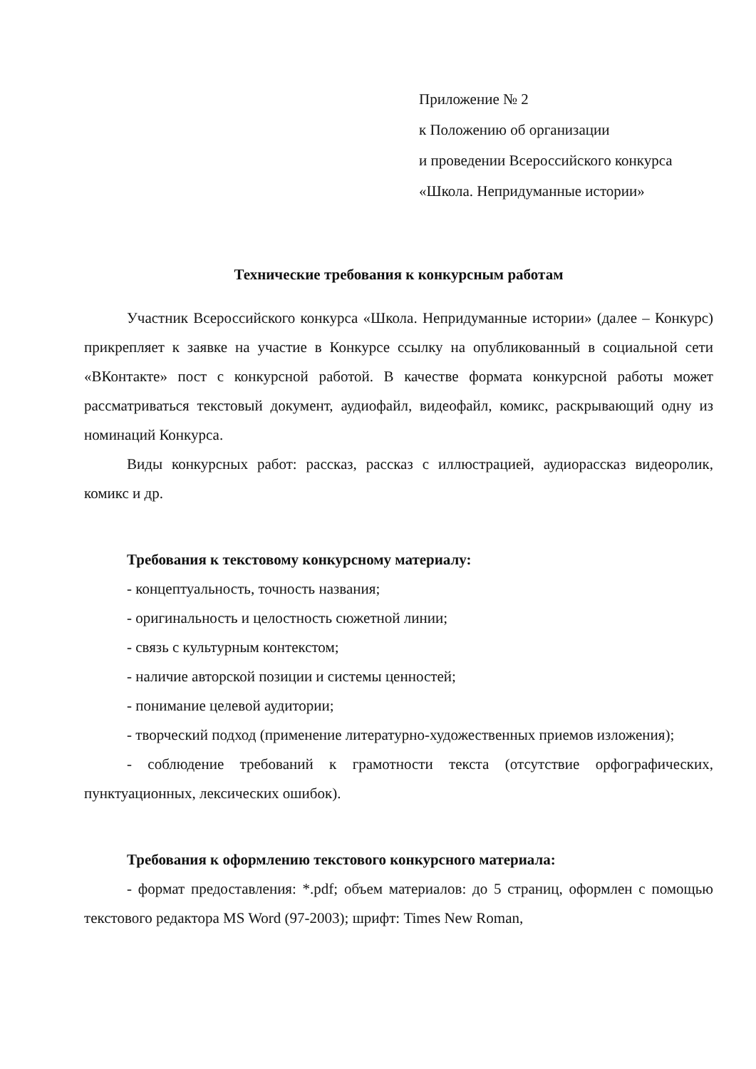Приложение № 2
к Положению об организации
и проведении Всероссийского конкурса
«Школа. Непридуманные истории»
Технические требования к конкурсным работам
Участник Всероссийского конкурса «Школа. Непридуманные истории» (далее – Конкурс) прикрепляет к заявке на участие в Конкурсе ссылку на опубликованный в социальной сети «ВКонтакте» пост с конкурсной работой. В качестве формата конкурсной работы может рассматриваться текстовый документ, аудиофайл, видеофайл, комикс, раскрывающий одну из номинаций Конкурса.
Виды конкурсных работ: рассказ, рассказ с иллюстрацией, аудиорассказ видеоролик, комикс и др.
Требования к текстовому конкурсному материалу:
- концептуальность, точность названия;
- оригинальность и целостность сюжетной линии;
- связь с культурным контекстом;
- наличие авторской позиции и системы ценностей;
- понимание целевой аудитории;
- творческий подход (применение литературно-художественных приемов изложения);
- соблюдение требований к грамотности текста (отсутствие орфографических, пунктуационных, лексических ошибок).
Требования к оформлению текстового конкурсного материала:
- формат предоставления: *.pdf; объем материалов: до 5 страниц, оформлен с помощью текстового редактора MS Word (97-2003); шрифт: Times New Roman,